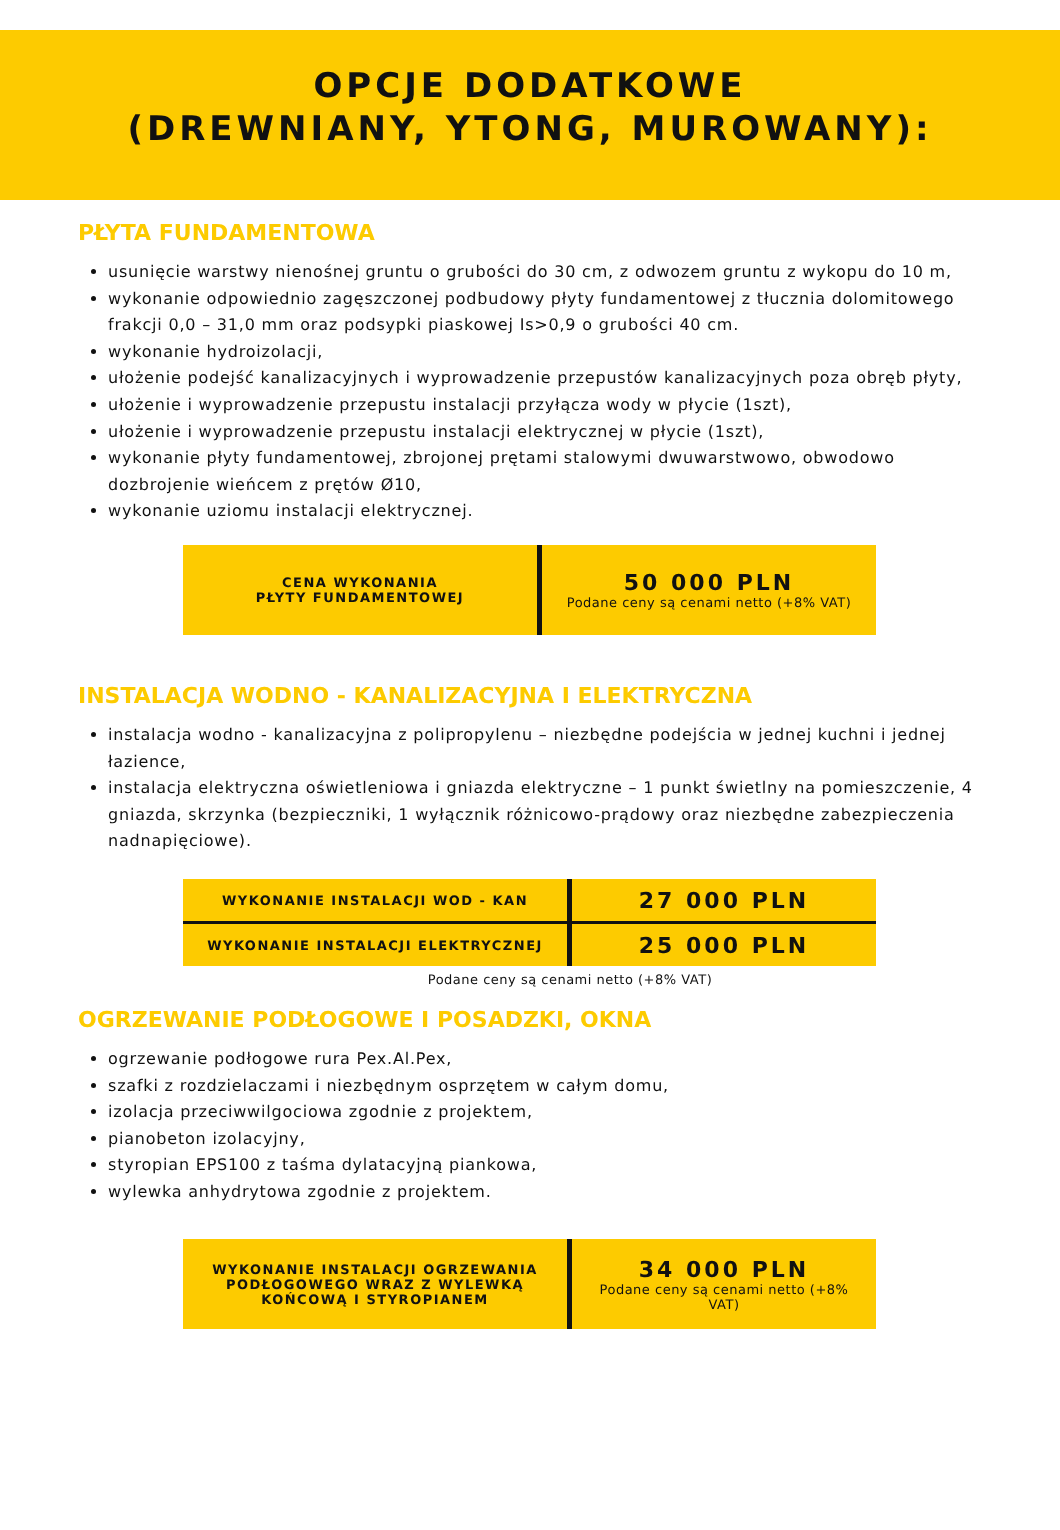OPCJE DODATKOWE
(DREWNIANY, YTONG, MUROWANY):
PŁYTA FUNDAMENTOWA
usunięcie warstwy nienośnej gruntu o grubości do 30 cm, z odwozem gruntu z wykopu do 10 m,
wykonanie odpowiednio zagęszczonej podbudowy płyty fundamentowej z tłucznia dolomitowego frakcji 0,0 – 31,0 mm oraz podsypki piaskowej Is>0,9 o grubości 40 cm.
wykonanie hydroizolacji,
ułożenie podejść kanalizacyjnych i wyprowadzenie przepustów kanalizacyjnych poza obręb płyty,
ułożenie i wyprowadzenie przepustu instalacji przyłącza wody w płycie (1szt),
ułożenie i wyprowadzenie przepustu instalacji elektrycznej w płycie (1szt),
wykonanie płyty fundamentowej, zbrojonej prętami stalowymi dwuwarstwowo, obwodowo dozbrojenie wieńcem z prętów Ø10,
wykonanie uziomu instalacji elektrycznej.
| CENA WYKONANIA PŁYTY FUNDAMENTOWEJ | 50 000 PLN Podane ceny są cenami netto (+8% VAT) |
INSTALACJA WODNO - KANALIZACYJNA I ELEKTRYCZNA
instalacja wodno - kanalizacyjna z polipropylenu – niezbędne podejścia w jednej kuchni i jednej łazience,
instalacja elektryczna oświetleniowa i gniazda elektryczne – 1 punkt świetlny na pomieszczenie, 4 gniazda, skrzynka (bezpieczniki, 1 wyłącznik różnicowo-prądowy oraz niezbędne zabezpieczenia nadnapięciowe).
| WYKONANIE INSTALACJI WOD - KAN | 27 000 PLN |
| WYKONANIE INSTALACJI ELEKTRYCZNEJ | 25 000 PLN |
Podane ceny są cenami netto (+8% VAT)
OGRZEWANIE PODŁOGOWE I POSADZKI, OKNA
ogrzewanie podłogowe rura Pex.Al.Pex,
szafki z rozdzielaczami i niezbędnym osprzętem w całym domu,
izolacja przeciwwilgociowa zgodnie z projektem,
pianobeton izolacyjny,
styropian EPS100 z taśma dylatacyjną piankowa,
wylewka anhydrytowa zgodnie z projektem.
| WYKONANIE INSTALACJI OGRZEWANIA PODŁOGOWEGO WRAZ Z WYLEWKĄ KOŃCOWĄ I STYROPIANEM | 34 000 PLN Podane ceny są cenami netto (+8% VAT) |